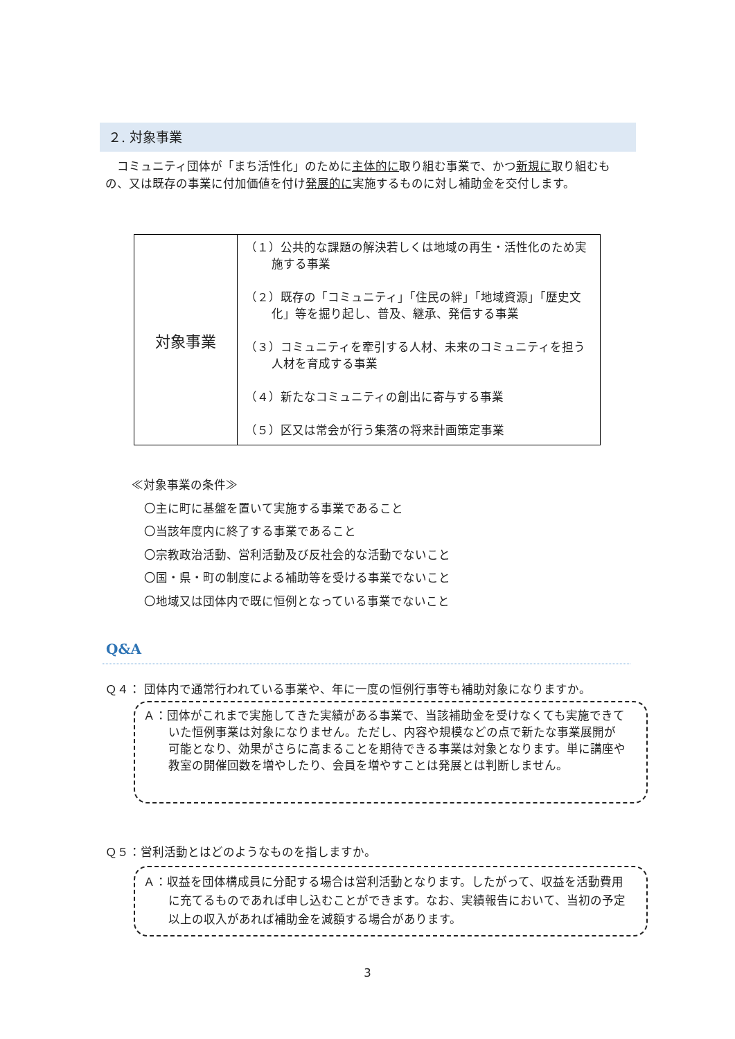２. 対象事業
　コミュニティ団体が「まち活性化」のために主体的に取り組む事業で、かつ新規に取り組むもの、又は既存の事業に付加価値を付け発展的に実施するものに対し補助金を交付します。
| 対象事業 | （１）公共的な課題の解決若しくは地域の再生・活性化のため実施する事業 （２）既存の「コミュニティ」「住民の絆」「地域資源」「歴史文化」等を掘り起し、普及、継承、発信する事業 （３）コミュニティを牽引する人材、未来のコミュニティを担う人材を育成する事業 （４）新たなコミュニティの創出に寄与する事業 （５）区又は常会が行う集落の将来計画策定事業 |
≪対象事業の条件≫
〇主に町に基盤を置いて実施する事業であること
〇当該年度内に終了する事業であること
〇宗教政治活動、営利活動及び反社会的な活動でないこと
〇国・県・町の制度による補助等を受ける事業でないこと
〇地域又は団体内で既に恒例となっている事業でないこと
Q&A
Ｑ４： 団体内で通常行われている事業や、年に一度の恒例行事等も補助対象になりますか。
Ａ：団体がこれまで実施してきた実績がある事業で、当該補助金を受けなくても実施できていた恒例事業は対象になりません。ただし、内容や規模などの点で新たな事業展開が可能となり、効果がさらに高まることを期待できる事業は対象となります。単に講座や教室の開催回数を増やしたり、会員を増やすことは発展とは判断しません。
Ｑ５：営利活動とはどのようなものを指しますか。
Ａ：収益を団体構成員に分配する場合は営利活動となります。したがって、収益を活動費用に充てるものであれば申し込むことができます。なお、実績報告において、当初の予定以上の収入があれば補助金を減額する場合があります。
3